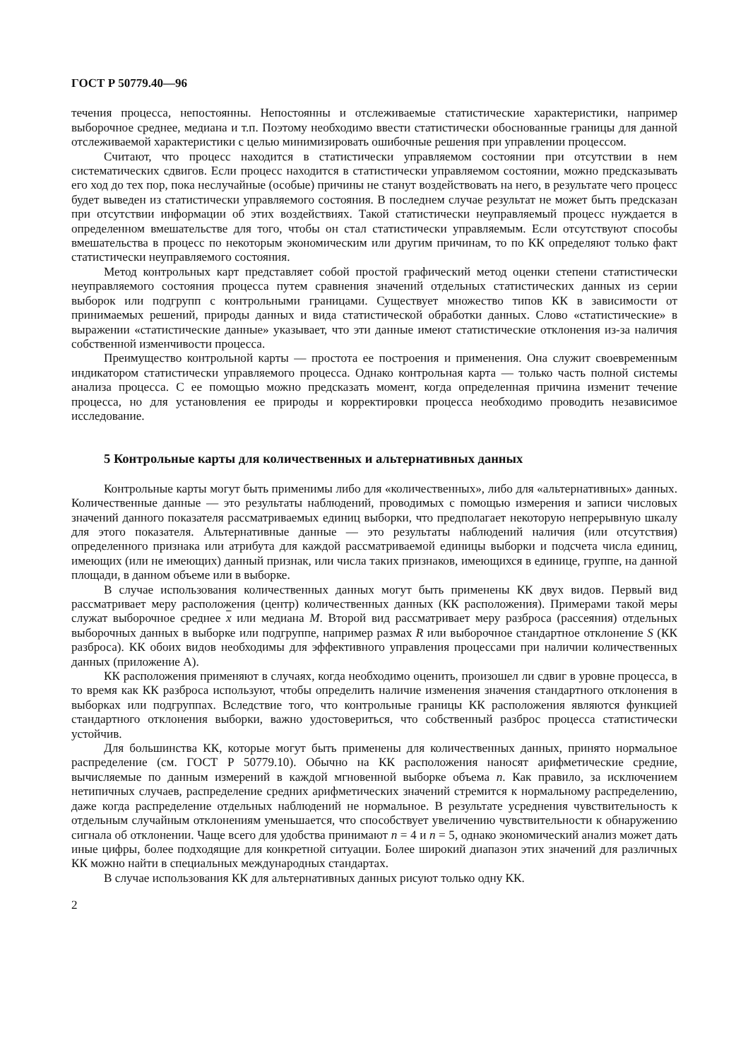ГОСТ Р 50779.40—96
течения процесса, непостоянны. Непостоянны и отслеживаемые статистические характеристики, например выборочное среднее, медиана и т.п. Поэтому необходимо ввести статистически обоснованные границы для данной отслеживаемой характеристики с целью минимизировать ошибочные решения при управлении процессом.
Считают, что процесс находится в статистически управляемом состоянии при отсутствии в нем систематических сдвигов. Если процесс находится в статистически управляемом состоянии, можно предсказывать его ход до тех пор, пока неслучайные (особые) причины не станут воздействовать на него, в результате чего процесс будет выведен из статистически управляемого состояния. В последнем случае результат не может быть предсказан при отсутствии информации об этих воздействиях. Такой статистически неуправляемый процесс нуждается в определенном вмешательстве для того, чтобы он стал статистически управляемым. Если отсутствуют способы вмешательства в процесс по некоторым экономическим или другим причинам, то по КК определяют только факт статистически неуправляемого состояния.
Метод контрольных карт представляет собой простой графический метод оценки степени статистически неуправляемого состояния процесса путем сравнения значений отдельных статистических данных из серии выборок или подгрупп с контрольными границами. Существует множество типов КК в зависимости от принимаемых решений, природы данных и вида статистической обработки данных. Слово «статистические» в выражении «статистические данные» указывает, что эти данные имеют статистические отклонения из-за наличия собственной изменчивости процесса.
Преимущество контрольной карты — простота ее построения и применения. Она служит своевременным индикатором статистически управляемого процесса. Однако контрольная карта — только часть полной системы анализа процесса. С ее помощью можно предсказать момент, когда определенная причина изменит течение процесса, но для установления ее природы и корректировки процесса необходимо проводить независимое исследование.
5 Контрольные карты для количественных и альтернативных данных
Контрольные карты могут быть применимы либо для «количественных», либо для «альтернативных» данных. Количественные данные — это результаты наблюдений, проводимых с помощью измерения и записи числовых значений данного показателя рассматриваемых единиц выборки, что предполагает некоторую непрерывную шкалу для этого показателя. Альтернативные данные — это результаты наблюдений наличия (или отсутствия) определенного признака или атрибута для каждой рассматриваемой единицы выборки и подсчета числа единиц, имеющих (или не имеющих) данный признак, или числа таких признаков, имеющихся в единице, группе, на данной площади, в данном объеме или в выборке.
В случае использования количественных данных могут быть применены КК двух видов. Первый вид рассматривает меру расположения (центр) количественных данных (КК расположения). Примерами такой меры служат выборочное среднее x или медиана M. Второй вид рассматривает меру разброса (рассеяния) отдельных выборочных данных в выборке или подгруппе, например размах R или выборочное стандартное отклонение S (КК разброса). КК обоих видов необходимы для эффективного управления процессами при наличии количественных данных (приложение А).
КК расположения применяют в случаях, когда необходимо оценить, произошел ли сдвиг в уровне процесса, в то время как КК разброса используют, чтобы определить наличие изменения значения стандартного отклонения в выборках или подгруппах. Вследствие того, что контрольные границы КК расположения являются функцией стандартного отклонения выборки, важно удостовериться, что собственный разброс процесса статистически устойчив.
Для большинства КК, которые могут быть применены для количественных данных, принято нормальное распределение (см. ГОСТ Р 50779.10). Обычно на КК расположения наносят арифметические средние, вычисляемые по данным измерений в каждой мгновенной выборке объема n. Как правило, за исключением нетипичных случаев, распределение средних арифметических значений стремится к нормальному распределению, даже когда распределение отдельных наблюдений не нормальное. В результате усреднения чувствительность к отдельным случайным отклонениям уменьшается, что способствует увеличению чувствительности к обнаружению сигнала об отклонении. Чаще всего для удобства принимают n = 4 и n = 5, однако экономический анализ может дать иные цифры, более подходящие для конкретной ситуации. Более широкий диапазон этих значений для различных КК можно найти в специальных международных стандартах.
В случае использования КК для альтернативных данных рисуют только одну КК.
2